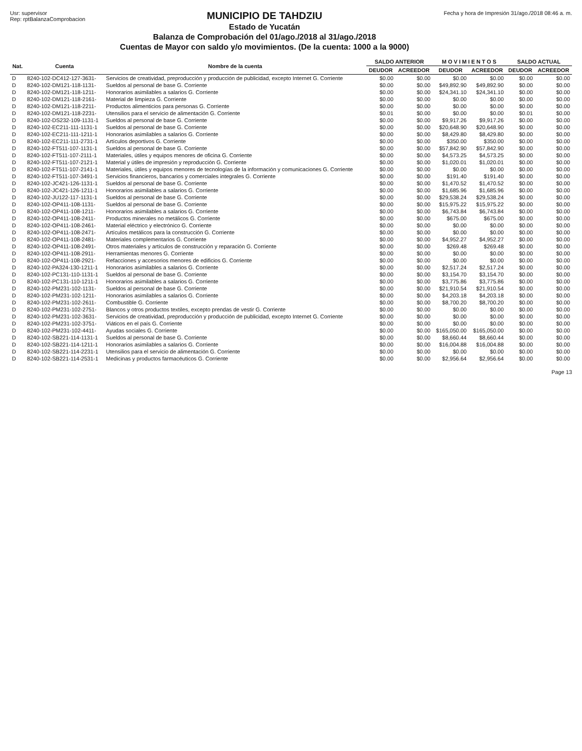Usr: supervisor
Rep: rptBalanzaComprobacion
MUNICIPIO DE TAHDZIU
Estado de Yucatán
Balanza de Comprobación del 01/ago./2018 al 31/ago./2018
Cuentas de Mayor con saldo y/o movimientos. (De la cuenta: 1000 a la 9000)
Fecha y hora de Impresión 31/ago./2018 08:46 a. m.
| Nat. | Cuenta | Nombre de la cuenta | SALDO ANTERIOR | | M O V I M I E N T O S | | SALDO ACTUAL | |
| --- | --- | --- | --- | --- | --- | --- | --- | --- |
| | | | DEUDOR | ACREEDOR | DEUDOR | ACREEDOR | DEUDOR | ACREEDOR |
| D | 8240-102-DC412-127-3631- | Servicios de creatividad, preproducción y producción de publicidad, excepto Internet G. Corriente | $0.00 | $0.00 | $0.00 | $0.00 | $0.00 | $0.00 |
| D | 8240-102-DM121-118-1131- | Sueldos al personal de base G. Corriente | $0.00 | $0.00 | $49,892.90 | $49,892.90 | $0.00 | $0.00 |
| D | 8240-102-DM121-118-1211- | Honorarios asimilables a salarios G. Corriente | $0.00 | $0.00 | $24,341.10 | $24,341.10 | $0.00 | $0.00 |
| D | 8240-102-DM121-118-2161- | Material de limpieza G. Corriente | $0.00 | $0.00 | $0.00 | $0.00 | $0.00 | $0.00 |
| D | 8240-102-DM121-118-2211- | Productos alimenticios para personas G. Corriente | $0.00 | $0.00 | $0.00 | $0.00 | $0.00 | $0.00 |
| D | 8240-102-DM121-118-2231- | Utensilios para el servicio de alimentación G. Corriente | $0.01 | $0.00 | $0.00 | $0.00 | $0.01 | $0.00 |
| D | 8240-102-DS232-109-1131-1 | Sueldos al personal de base G. Corriente | $0.00 | $0.00 | $9,917.26 | $9,917.26 | $0.00 | $0.00 |
| D | 8240-102-EC211-111-1131-1 | Sueldos al personal de base G. Corriente | $0.00 | $0.00 | $20,648.90 | $20,648.90 | $0.00 | $0.00 |
| D | 8240-102-EC211-111-1211-1 | Honorarios asimilables a salarios G. Corriente | $0.00 | $0.00 | $8,429.80 | $8,429.80 | $0.00 | $0.00 |
| D | 8240-102-EC211-111-2731-1 | Artículos deportivos G. Corriente | $0.00 | $0.00 | $350.00 | $350.00 | $0.00 | $0.00 |
| D | 8240-102-FT511-107-1131-1 | Sueldos al personal de base G. Corriente | $0.00 | $0.00 | $57,842.90 | $57,842.90 | $0.00 | $0.00 |
| D | 8240-102-FT511-107-2111-1 | Materiales, útiles y equipos menores de oficina G. Corriente | $0.00 | $0.00 | $4,573.25 | $4,573.25 | $0.00 | $0.00 |
| D | 8240-102-FT511-107-2121-1 | Material y útiles de impresión y reproducción G. Corriente | $0.00 | $0.00 | $1,020.01 | $1,020.01 | $0.00 | $0.00 |
| D | 8240-102-FT511-107-2141-1 | Materiales, útiles y equipos menores de tecnologías de la información y comunicaciones G. Corriente | $0.00 | $0.00 | $0.00 | $0.00 | $0.00 | $0.00 |
| D | 8240-102-FT511-107-3491-1 | Servicios financieros, bancarios y comerciales integrales G. Corriente | $0.00 | $0.00 | $191.40 | $191.40 | $0.00 | $0.00 |
| D | 8240-102-JC421-126-1131-1 | Sueldos al personal de base G. Corriente | $0.00 | $0.00 | $1,470.52 | $1,470.52 | $0.00 | $0.00 |
| D | 8240-102-JC421-126-1211-1 | Honorarios asimilables a salarios G. Corriente | $0.00 | $0.00 | $1,685.96 | $1,685.96 | $0.00 | $0.00 |
| D | 8240-102-JU122-117-1131-1 | Sueldos al personal de base G. Corriente | $0.00 | $0.00 | $29,538.24 | $29,538.24 | $0.00 | $0.00 |
| D | 8240-102-OP411-108-1131- | Sueldos al personal de base G. Corriente | $0.00 | $0.00 | $15,975.22 | $15,975.22 | $0.00 | $0.00 |
| D | 8240-102-OP411-108-1211- | Honorarios asimilables a salarios G. Corriente | $0.00 | $0.00 | $6,743.84 | $6,743.84 | $0.00 | $0.00 |
| D | 8240-102-OP411-108-2411- | Productos minerales no metálicos G. Corriente | $0.00 | $0.00 | $675.00 | $675.00 | $0.00 | $0.00 |
| D | 8240-102-OP411-108-2461- | Material eléctrico y electrónico G. Corriente | $0.00 | $0.00 | $0.00 | $0.00 | $0.00 | $0.00 |
| D | 8240-102-OP411-108-2471- | Artículos metálicos para la construcción G. Corriente | $0.00 | $0.00 | $0.00 | $0.00 | $0.00 | $0.00 |
| D | 8240-102-OP411-108-2481- | Materiales complementarios G. Corriente | $0.00 | $0.00 | $4,952.27 | $4,952.27 | $0.00 | $0.00 |
| D | 8240-102-OP411-108-2491- | Otros materiales y artículos de construcción y reparación G. Corriente | $0.00 | $0.00 | $269.48 | $269.48 | $0.00 | $0.00 |
| D | 8240-102-OP411-108-2911- | Herramientas menores G. Corriente | $0.00 | $0.00 | $0.00 | $0.00 | $0.00 | $0.00 |
| D | 8240-102-OP411-108-2921- | Refacciones y accesorios menores de edificios G. Corriente | $0.00 | $0.00 | $0.00 | $0.00 | $0.00 | $0.00 |
| D | 8240-102-PA324-130-1211-1 | Honorarios asimilables a salarios G. Corriente | $0.00 | $0.00 | $2,517.24 | $2,517.24 | $0.00 | $0.00 |
| D | 8240-102-PC131-110-1131-1 | Sueldos al personal de base G. Corriente | $0.00 | $0.00 | $3,154.70 | $3,154.70 | $0.00 | $0.00 |
| D | 8240-102-PC131-110-1211-1 | Honorarios asimilables a salarios G. Corriente | $0.00 | $0.00 | $3,775.86 | $3,775.86 | $0.00 | $0.00 |
| D | 8240-102-PM231-102-1131- | Sueldos al personal de base G. Corriente | $0.00 | $0.00 | $21,910.54 | $21,910.54 | $0.00 | $0.00 |
| D | 8240-102-PM231-102-1211- | Honorarios asimilables a salarios G. Corriente | $0.00 | $0.00 | $4,203.18 | $4,203.18 | $0.00 | $0.00 |
| D | 8240-102-PM231-102-2611- | Combustible G. Corriente | $0.00 | $0.00 | $8,700.20 | $8,700.20 | $0.00 | $0.00 |
| D | 8240-102-PM231-102-2751- | Blancos y otros productos textiles, excepto prendas de vestir G. Corriente | $0.00 | $0.00 | $0.00 | $0.00 | $0.00 | $0.00 |
| D | 8240-102-PM231-102-3631- | Servicios de creatividad, preproducción y producción de publicidad, excepto Internet G. Corriente | $0.00 | $0.00 | $0.00 | $0.00 | $0.00 | $0.00 |
| D | 8240-102-PM231-102-3751- | Viáticos en el país G. Corriente | $0.00 | $0.00 | $0.00 | $0.00 | $0.00 | $0.00 |
| D | 8240-102-PM231-102-4411- | Ayudas sociales G. Corriente | $0.00 | $0.00 | $165,050.00 | $165,050.00 | $0.00 | $0.00 |
| D | 8240-102-SB221-114-1131-1 | Sueldos al personal de base G. Corriente | $0.00 | $0.00 | $8,660.44 | $8,660.44 | $0.00 | $0.00 |
| D | 8240-102-SB221-114-1211-1 | Honorarios asimilables a salarios G. Corriente | $0.00 | $0.00 | $16,004.88 | $16,004.88 | $0.00 | $0.00 |
| D | 8240-102-SB221-114-2231-1 | Utensilios para el servicio de alimentación G. Corriente | $0.00 | $0.00 | $0.00 | $0.00 | $0.00 | $0.00 |
| D | 8240-102-SB221-114-2531-1 | Medicinas y productos farmacéuticos G. Corriente | $0.00 | $0.00 | $2,956.64 | $2,956.64 | $0.00 | $0.00 |
Page 13